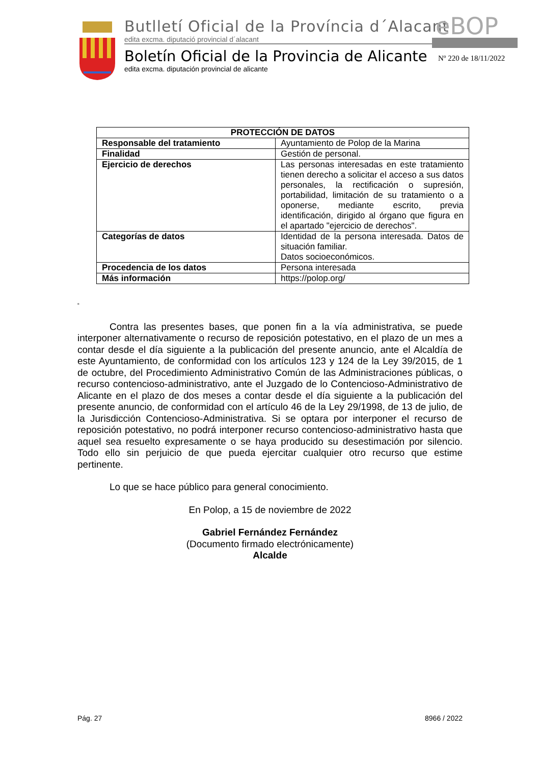Butlletí Oficial de la Província d´Alacant
edita excma. diputació provincial d´alacant
Boletín Oficial de la Provincia de Alicante
edita excma. diputación provincial de alicante
eBOP
Nº 220 de 18/11/2022
| PROTECCIÓN DE DATOS | |
| --- | --- |
| Responsable del tratamiento | Ayuntamiento de Polop de la Marina |
| Finalidad | Gestión de personal. |
| Ejercicio de derechos | Las personas interesadas en este tratamiento tienen derecho a solicitar el acceso a sus datos personales, la rectificación o supresión, portabilidad, limitación de su tratamiento o a oponerse, mediante escrito, previa identificación, dirigido al órgano que figura en el apartado "ejercicio de derechos". |
| Categorías de datos | Identidad de la persona interesada. Datos de situación familiar. Datos socioeconómicos. |
| Procedencia de los datos | Persona interesada |
| Más información | https://polop.org/ |
“
Contra las presentes bases, que ponen fin a la vía administrativa, se puede interponer alternativamente o recurso de reposición potestativo, en el plazo de un mes a contar desde el día siguiente a la publicación del presente anuncio, ante el Alcaldía de este Ayuntamiento, de conformidad con los artículos 123 y 124 de la Ley 39/2015, de 1 de octubre, del Procedimiento Administrativo Común de las Administraciones públicas, o recurso contencioso-administrativo, ante el Juzgado de lo Contencioso-Administrativo de Alicante en el plazo de dos meses a contar desde el día siguiente a la publicación del presente anuncio, de conformidad con el artículo 46 de la Ley 29/1998, de 13 de julio, de la Jurisdicción Contencioso-Administrativa. Si se optara por interponer el recurso de reposición potestativo, no podrá interponer recurso contencioso-administrativo hasta que aquel sea resuelto expresamente o se haya producido su desestimación por silencio. Todo ello sin perjuicio de que pueda ejercitar cualquier otro recurso que estime pertinente.
Lo que se hace público para general conocimiento.
En Polop, a 15 de noviembre de 2022
Gabriel Fernández Fernández
(Documento firmado electrónicamente)
Alcalde
Pág. 27 8966 / 2022